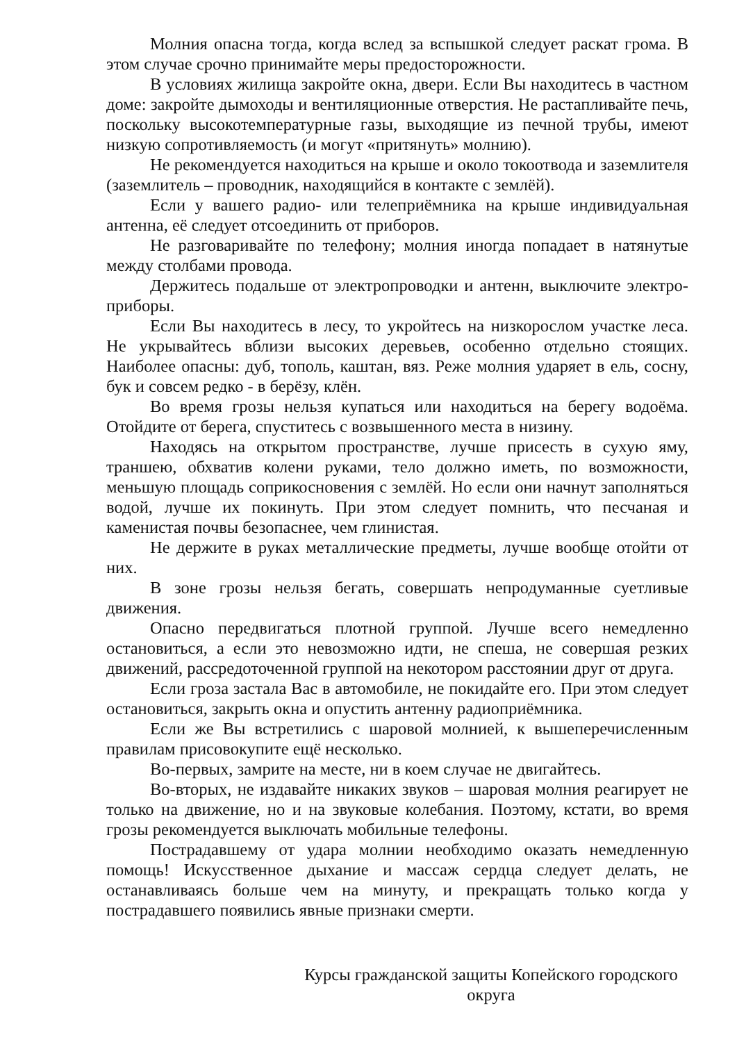Молния опасна тогда, когда вслед за вспышкой следует раскат грома. В этом случае срочно принимайте меры предосторожности.
В условиях жилища закройте окна, двери. Если Вы находитесь в частном доме: закройте дымоходы и вентиляционные отверстия. Не растапливайте печь, поскольку высокотемпературные газы, выходящие из печной трубы, имеют низкую сопротивляемость (и могут «притянуть» молнию).
Не рекомендуется находиться на крыше и около токоотвода и заземлителя (заземлитель – проводник, находящийся в контакте с землёй).
Если у вашего радио- или телеприёмника на крыше индивидуальная антенна, её следует отсоединить от приборов.
Не разговаривайте по телефону; молния иногда попадает в натянутые между столбами провода.
Держитесь подальше от электропроводки и антенн, выключите электро- приборы.
Если Вы находитесь в лесу, то укройтесь на низкорослом участке леса. Не укрывайтесь вблизи высоких деревьев, особенно отдельно стоящих. Наиболее опасны: дуб, тополь, каштан, вяз. Реже молния ударяет в ель, сосну, бук и совсем редко - в берёзу, клён.
Во время грозы нельзя купаться или находиться на берегу водоёма. Отойдите от берега, спуститесь с возвышенного места в низину.
Находясь на открытом пространстве, лучше присесть в сухую яму, траншею, обхватив колени руками, тело должно иметь, по возможности, меньшую площадь соприкосновения с землёй. Но если они начнут заполняться водой, лучше их покинуть. При этом следует помнить, что песчаная и каменистая почвы безопаснее, чем глинистая.
Не держите в руках металлические предметы, лучше вообще отойти от них.
В зоне грозы нельзя бегать, совершать непродуманные суетливые движения.
Опасно передвигаться плотной группой. Лучше всего немедленно остановиться, а если это невозможно идти, не спеша, не совершая резких движений, рассредоточенной группой на некотором расстоянии друг от друга.
Если гроза застала Вас в автомобиле, не покидайте его. При этом следует остановиться, закрыть окна и опустить антенну радиоприёмника.
Если же Вы встретились с шаровой молнией, к вышеперечисленным правилам присовокупите ещё несколько.
Во-первых, замрите на месте, ни в коем случае не двигайтесь.
Во-вторых, не издавайте никаких звуков – шаровая молния реагирует не только на движение, но и на звуковые колебания. Поэтому, кстати, во время грозы рекомендуется выключать мобильные телефоны.
Пострадавшему от удара молнии необходимо оказать немедленную помощь! Искусственное дыхание и массаж сердца следует делать, не останавливаясь больше чем на минуту, и прекращать только когда у пострадавшего появились явные признаки смерти.
Курсы гражданской защиты Копейского городского округа